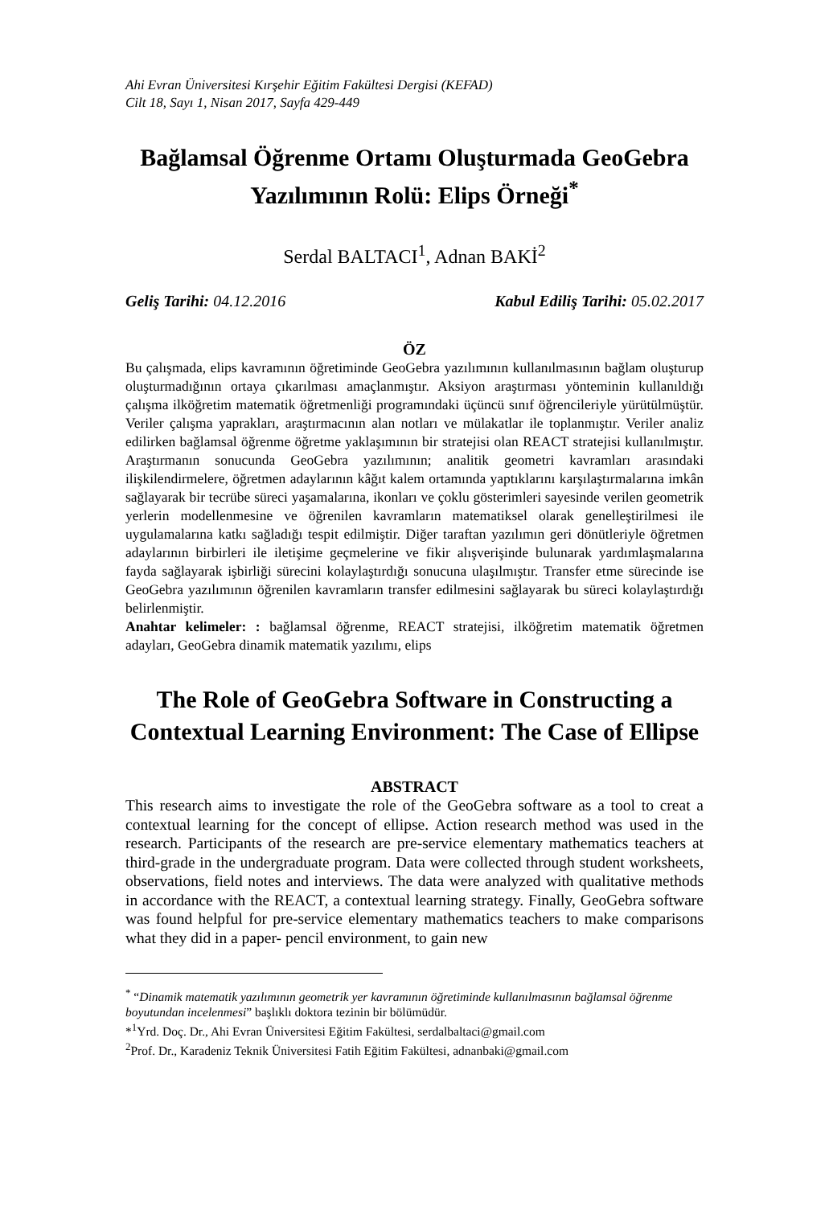Ahi Evran Üniversitesi Kırşehir Eğitim Fakültesi Dergisi (KEFAD)
Cilt 18, Sayı 1, Nisan 2017, Sayfa 429-449
Bağlamsal Öğrenme Ortamı Oluşturmada GeoGebra Yazılımının Rolü: Elips Örneği<sup>*</sup>
Serdal BALTACI<sup>1</sup>, Adnan BAKİ<sup>2</sup>
Geliş Tarihi: 04.12.2016 Kabul Ediliş Tarihi: 05.02.2017
ÖZ
Bu çalışmada, elips kavramının öğretiminde GeoGebra yazılımının kullanılmasının bağlam oluşturup oluşturmadığının ortaya çıkarılması amaçlanmıştır. Aksiyon araştırması yönteminin kullanıldığı çalışma ilköğretim matematik öğretmenliği programındaki üçüncü sınıf öğrencileriyle yürütülmüştür. Veriler çalışma yaprakları, araştırmacının alan notları ve mülakatlar ile toplanmıştır. Veriler analiz edilirken bağlamsal öğrenme öğretme yaklaşımının bir stratejisi olan REACT stratejisi kullanılmıştır. Araştırmanın sonucunda GeoGebra yazılımının; analitik geometri kavramları arasındaki ilişkilendirmelere, öğretmen adaylarının kâğıt kalem ortamında yaptıklarını karşılaştırmalarına imkân sağlayarak bir tecrübe süreci yaşamalarına, ikonları ve çoklu gösterimleri sayesinde verilen geometrik yerlerin modellenmesine ve öğrenilen kavramların matematiksel olarak genelleştirilmesi ile uygulamalarına katkı sağladığı tespit edilmiştir. Diğer taraftan yazılımın geri dönütleriyle öğretmen adaylarının birbirleri ile iletişime geçmelerine ve fikir alışverişinde bulunarak yardımlaşmalarına fayda sağlayarak işbirliği sürecini kolaylaştırdığı sonucuna ulaşılmıştır. Transfer etme sürecinde ise GeoGebra yazılımının öğrenilen kavramların transfer edilmesini sağlayarak bu süreci kolaylaştırdığı belirlenmiştir.
Anahtar kelimeler: : bağlamsal öğrenme, REACT stratejisi, ilköğretim matematik öğretmen adayları, GeoGebra dinamik matematik yazılımı, elips
The Role of GeoGebra Software in Constructing a Contextual Learning Environment: The Case of Ellipse
ABSTRACT
This research aims to investigate the role of the GeoGebra software as a tool to creat a contextual learning for the concept of ellipse. Action research method was used in the research. Participants of the research are pre-service elementary mathematics teachers at third-grade in the undergraduate program. Data were collected through student worksheets, observations, field notes and interviews. The data were analyzed with qualitative methods in accordance with the REACT, a contextual learning strategy. Finally, GeoGebra software was found helpful for pre-service elementary mathematics teachers to make comparisons what they did in a paper- pencil environment, to gain new
<sup>*</sup> “Dinamik matematik yazılımının geometrik yer kavramının öğretiminde kullanılmasının bağlamsal öğrenme boyutundan incelenmesi” başlıklı doktora tezinin bir bölümüdür.
*<sup>1</sup>Yrd. Doç. Dr., Ahi Evran Üniversitesi Eğitim Fakültesi, serdalbaltaci@gmail.com
<sup>2</sup> Prof. Dr., Karadeniz Teknik Üniversitesi Fatih Eğitim Fakültesi, adnanbaki@gmail.com